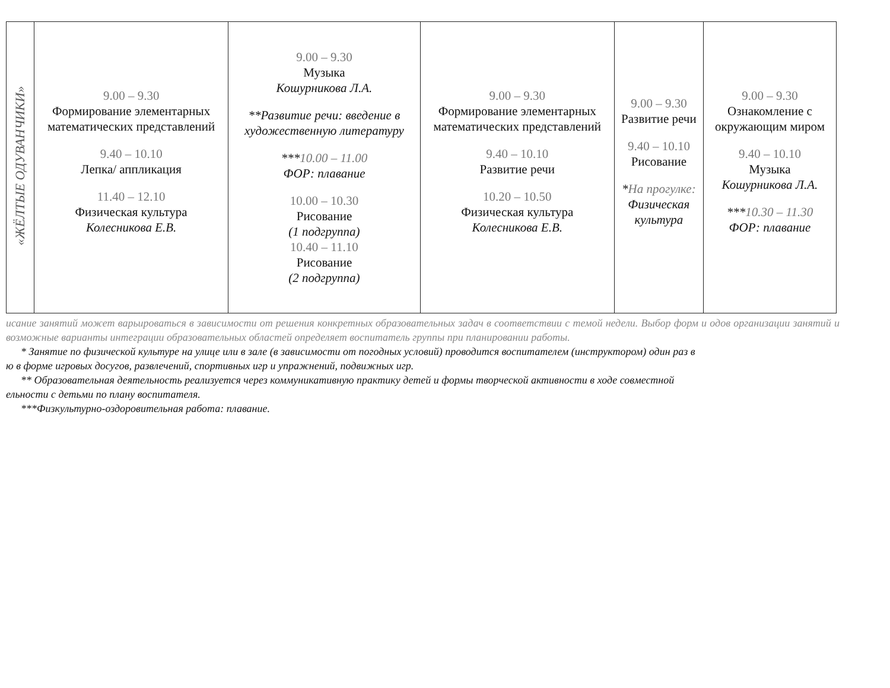| «ЖЁЛТЫЕ ОДУВАНЧИКИ» | 9.00 – 9.30 Формирование элементарных математических представлений 9.40 – 10.10 Лепка/ аппликация 11.40 – 12.10 Физическая культура Колесникова Е.В. | 9.00 – 9.30 Музыка Кошурникова Л.А. **Развитие речи: введение в художественную литературу *** 10.00 – 11.00 ФОР: плавание 10.00 – 10.30 Рисование (1 подгруппа) 10.40 – 11.10 Рисование (2 подгруппа) | 9.00 – 9.30 Формирование элементарных математических представлений 9.40 – 10.10 Развитие речи 10.20 – 10.50 Физическая культура Колесникова Е.В. | 9.00 – 9.30 Развитие речи 9.40 – 10.10 Рисование * На прогулке: Физическая культура | 9.00 – 9.30 Ознакомление с окружающим миром 9.40 – 10.10 Музыка Кошурникова Л.А. *** 10.30 – 11.30 ФОР: плавание |
исание занятий может варьироваться в зависимости от решения конкретных образовательных задач в соответствии с темой недели. Выбор форм и одов организации занятий и возможные варианты интеграции образовательных областей определяет воспитатель группы при планировании работы.
* Занятие по физической культуре на улице или в зале (в зависимости от погодных условий) проводится воспитателем (инструктором) один раз в
ю в форме игровых досугов, развлечений, спортивных игр и упражнений, подвижных игр.
** Образовательная деятельность реализуется через коммуникативную практику детей и формы творческой активности в ходе совместной
ельности с детьми по плану воспитателя.
***Физкультурно-оздоровительная работа: плавание.